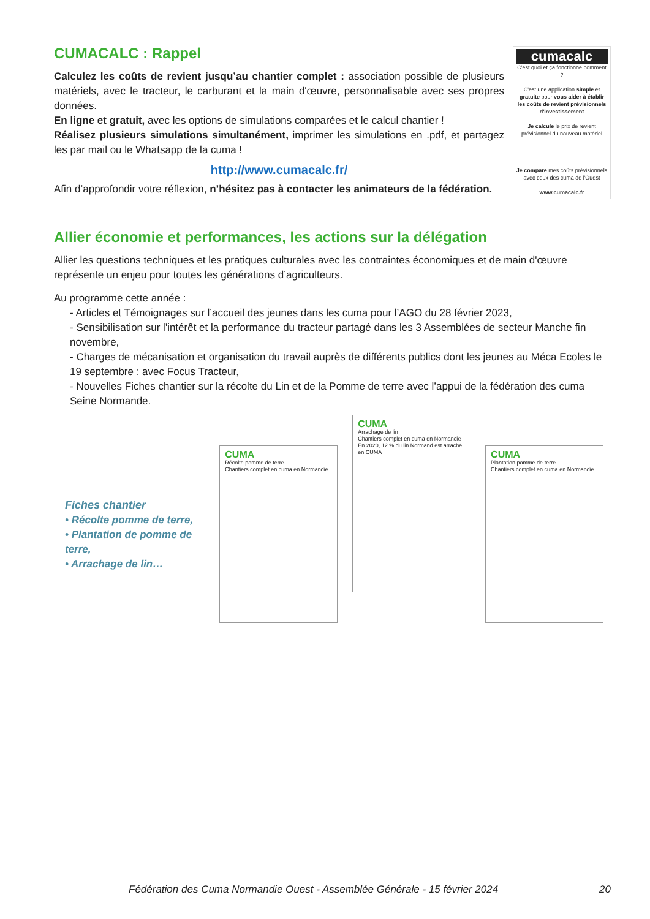CUMACALC : Rappel
Calculez les coûts de revient jusqu’au chantier complet : association possible de plusieurs matériels, avec le tracteur, le carburant et la main d'œuvre, personnalisable avec ses propres données.
En ligne et gratuit, avec les options de simulations comparées et le calcul chantier !
Réalisez plusieurs simulations simultanément, imprimer les simulations en .pdf, et partagez les par mail ou le Whatsapp de la cuma !
http://www.cumacalc.fr/
Afin d’approfondir votre réflexion, n’hésitez pas à contacter les animateurs de la fédération.
cumacalc
C'est quoi et ça fonctionne comment ?
C'est une application simple et gratuite pour vous aider à établir les coûts de revient prévisionnels d'investissement
Je calcule le prix de revient prévisionnel du nouveau matériel
Je compare mes coûts prévisionnels avec ceux des cuma de l'Ouest
www.cumacalc.fr
Allier économie et performances, les actions sur la délégation
Allier les questions techniques et les pratiques culturales avec les contraintes économiques et de main d'œuvre représente un enjeu pour toutes les générations d’agriculteurs.
Au programme cette année :
- Articles et Témoignages sur l’accueil des jeunes dans les cuma pour l’AGO du 28 février 2023,
- Sensibilisation sur l'intérêt et la performance du tracteur partagé dans les 3 Assemblées de secteur Manche fin novembre,
- Charges de mécanisation et organisation du travail auprès de différents publics dont les jeunes au Méca Ecoles le 19 septembre : avec Focus Tracteur,
- Nouvelles Fiches chantier sur la récolte du Lin et de la Pomme de terre avec l’appui de la fédération des cuma Seine Normande.
Fiches chantier
• Récolte pomme de terre,
• Plantation de pomme de terre,
• Arrachage de lin…
CUMA
Récolte pomme de terre
Chantiers complet en cuma en Normandie
CUMA
Arrachage de lin
Chantiers complet en cuma en Normandie
En 2020, 12 % du lin Normand est arraché en CUMA
CUMA
Plantation pomme de terre
Chantiers complet en cuma en Normandie
Fédération des Cuma Normandie Ouest - Assemblée Générale - 15 février 2024 20